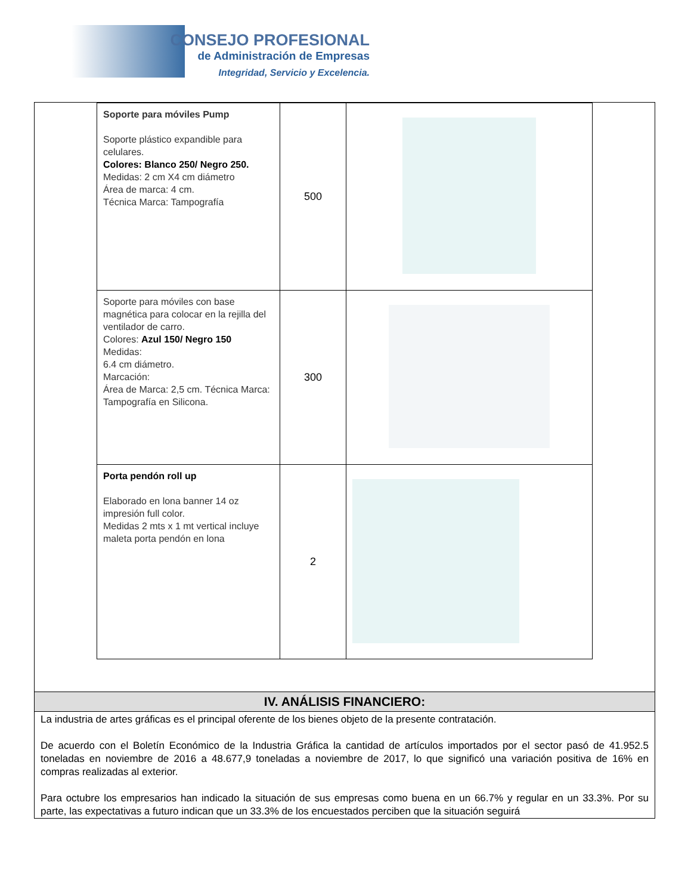CONSEJO PROFESIONAL
de Administración de Empresas
Integridad, Servicio y Excelencia.
| Soporte para móviles Pump Soporte plástico expandible para celulares. Colores: Blanco 250/ Negro 250. Medidas: 2 cm X4 cm diámetro Área de marca: 4 cm. Técnica Marca: Tampografía | 500 | |
| Soporte para móviles con base magnética para colocar en la rejilla del ventilador de carro. Colores: Azul 150/ Negro 150 Medidas: 6.4 cm diámetro. Marcación: Área de Marca: 2,5 cm. Técnica Marca: Tampografía en Silicona. | 300 | |
| Porta pendón roll up Elaborado en lona banner 14 oz impresión full color. Medidas 2 mts x 1 mt vertical incluye maleta porta pendón en lona | 2 | |
IV. ANÁLISIS FINANCIERO:
La industria de artes gráficas es el principal oferente de los bienes objeto de la presente contratación.
De acuerdo con el Boletín Económico de la Industria Gráfica la cantidad de artículos importados por el sector pasó de 41.952.5 toneladas en noviembre de 2016 a 48.677,9 toneladas a noviembre de 2017, lo que significó una variación positiva de 16% en compras realizadas al exterior.
Para octubre los empresarios han indicado la situación de sus empresas como buena en un 66.7% y regular en un 33.3%. Por su parte, las expectativas a futuro indican que un 33.3% de los encuestados perciben que la situación seguirá